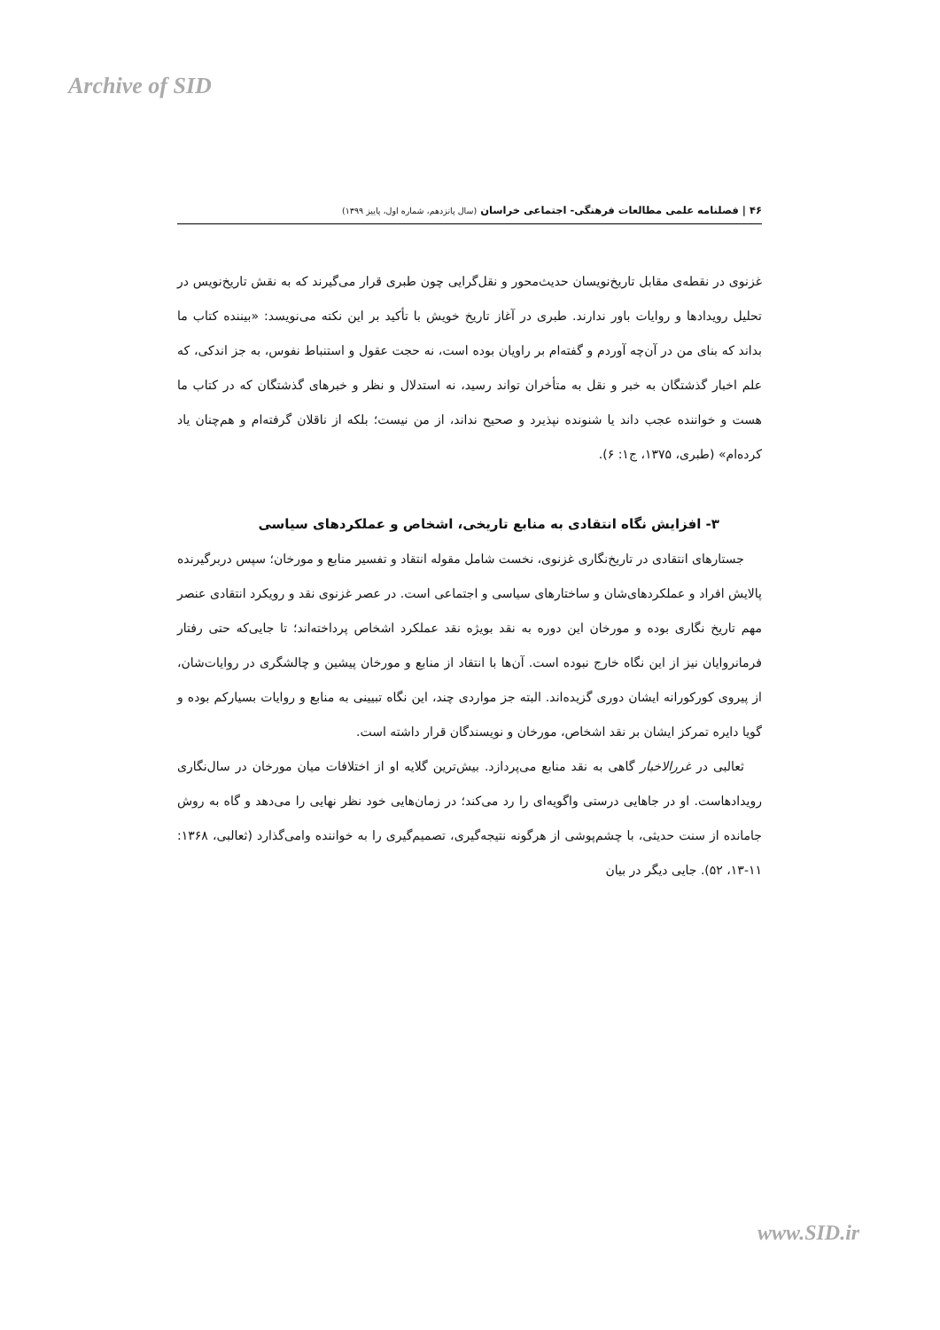Archive of SID
۴۶ | فصلنامه علمی مطالعات فرهنگی- اجتماعی خراسان (سال پانزدهم، شماره اول، پاییز ۱۳۹۹)
غزنوی در نقطه‌ی مقابل تاریخ‌نویسان حدیث‌محور و نقل‌گرایی چون طبری قرار می‌گیرند که به نقش تاریخ‌نویس در تحلیل رویدادها و روایات باور ندارند. طبری در آغاز تاریخ خویش با تأکید بر این نکته می‌نویسد: «بیننده کتاب ما بداند که بنای من در آن‌چه آوردم و گفته‌ام بر راویان بوده است، نه حجت عقول و استنباط نفوس، به جز اندکی، که علم اخبار گذشتگان به خبر و نقل به متأخران تواند رسید، نه استدلال و نظر و خبرهای گذشتگان که در کتاب ما هست و خواننده عجب داند یا شنونده نپذیرد و صحیح نداند، از من نیست؛ بلکه از ناقلان گرفته‌ام و هم‌چنان یاد کرده‌ام» (طبری، ۱۳۷۵، ج۱: ۶).
۳- افزایش نگاه انتقادی به منابع تاریخی، اشخاص و عملکردهای سیاسی
جستارهای انتقادی در تاریخ‌نگاری غزنوی، نخست شامل مقوله انتقاد و تفسیر منابع و مورخان؛ سپس دربرگیرنده پالایش افراد و عملکردهای‌شان و ساختارهای سیاسی و اجتماعی است. در عصر غزنوی نقد و رویکرد انتقادی عنصر مهم تاریخ نگاری بوده و مورخان این دوره به نقد بویژه نقد عملکرد اشخاص پرداخته‌اند؛ تا جایی‌که حتی رفتار فرمانروایان نیز از این نگاه خارج نبوده است. آن‌ها با انتقاد از منابع و مورخان پیشین و چالشگری در روایات‌شان، از پیروی کورکورانه ایشان دوری گزیده‌اند. البته جز مواردی چند، این نگاه تبیینی به منابع و روایات بسیارکم بوده و گویا دایره تمرکز ایشان بر نقد اشخاص، مورخان و نویسندگان قرار داشته است.
ثعالبی در غررالاخبار گاهی به نقد منابع می‌پردازد. بیش‌ترین گلایه او از اختلافات میان مورخان در سال‌نگاری رویدادهاست. او در جاهایی درستی واگویه‌ای را رد می‌کند؛ در زمان‌هایی خود نظر نهایی را می‌دهد و گاه به روش جامانده از سنت حدیثی، با چشم‌پوشی از هرگونه نتیجه‌گیری، تصمیم‌گیری را به خواننده وامی‌گذارد (ثعالبی، ۱۳۶۸: ۱۱-۱۳، ۵۲). جایی دیگر در بیان
www.SID.ir